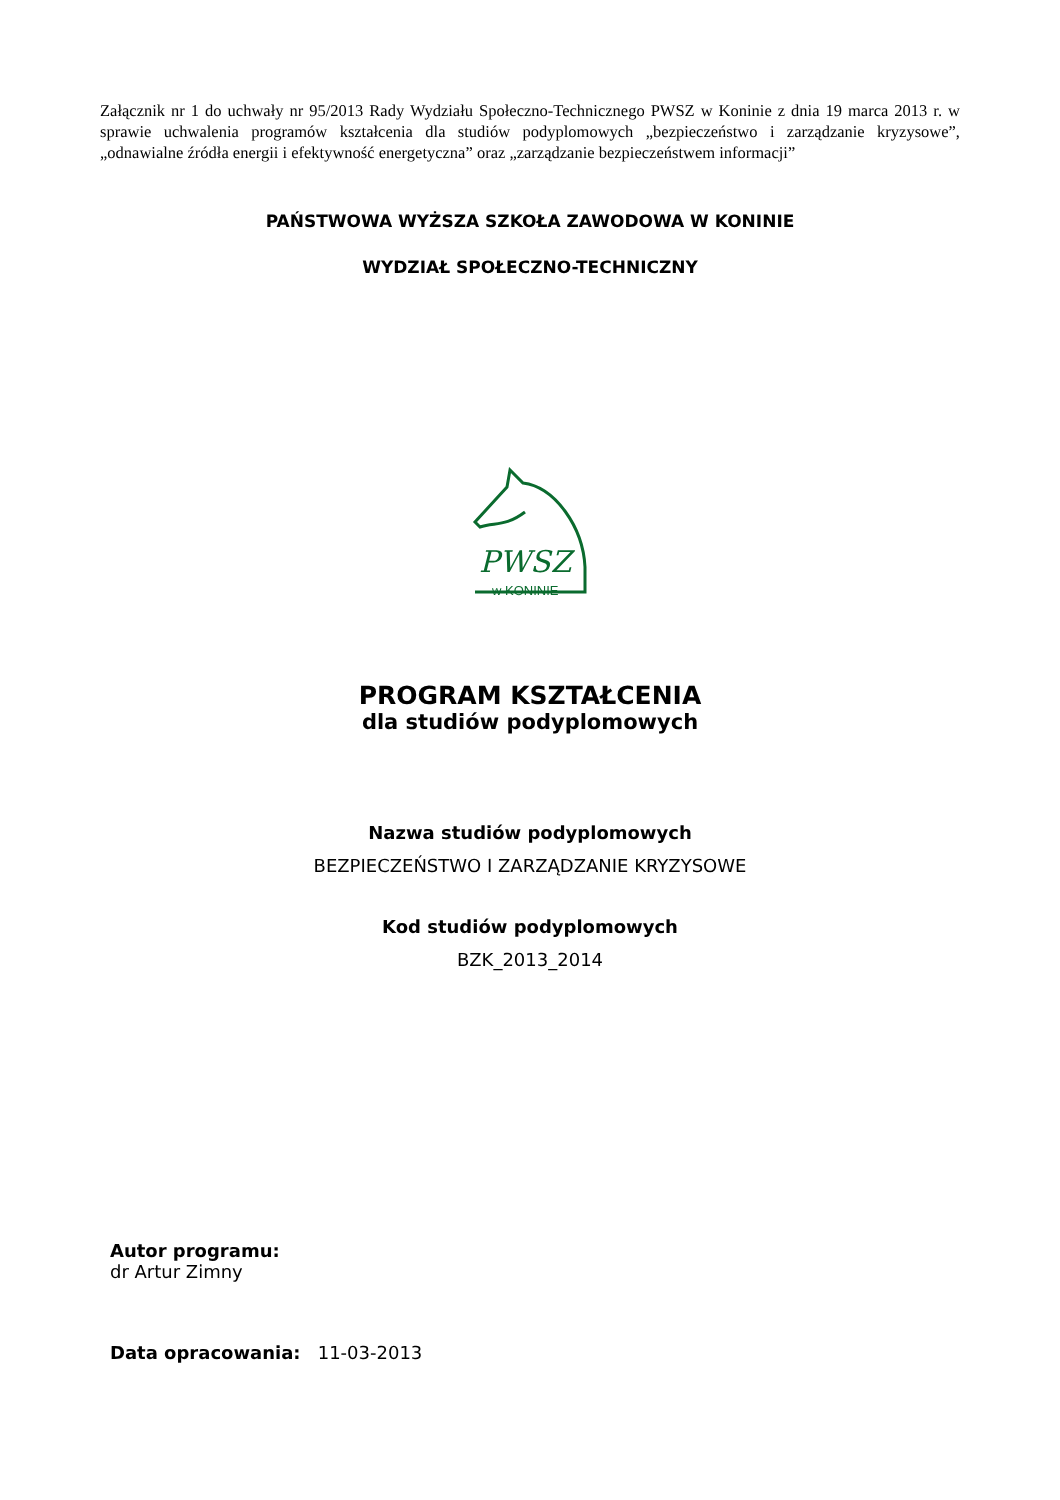Załącznik nr 1 do uchwały nr 95/2013 Rady Wydziału Społeczno-Technicznego PWSZ w Koninie z dnia 19 marca 2013 r. w sprawie uchwalenia programów kształcenia dla studiów podyplomowych „bezpieczeństwo i zarządzanie kryzysowe”, „odnawialne źródła energii i efektywność energetyczna” oraz „zarządzanie bezpieczeństwem informacji”
PAŃSTWOWA WYŻSZA SZKOŁA ZAWODOWA W KONINIE
WYDZIAŁ SPOŁECZNO-TECHNICZNY
PWSZ
w KONINIE
PROGRAM KSZTAŁCENIA
dla studiów podyplomowych
Nazwa studiów podyplomowych
BEZPIECZEŃSTWO I ZARZĄDZANIE KRYZYSOWE
Kod studiów podyplomowych
BZK_2013_2014
Autor programu:
dr Artur Zimny
Data opracowania: 11-03-2013